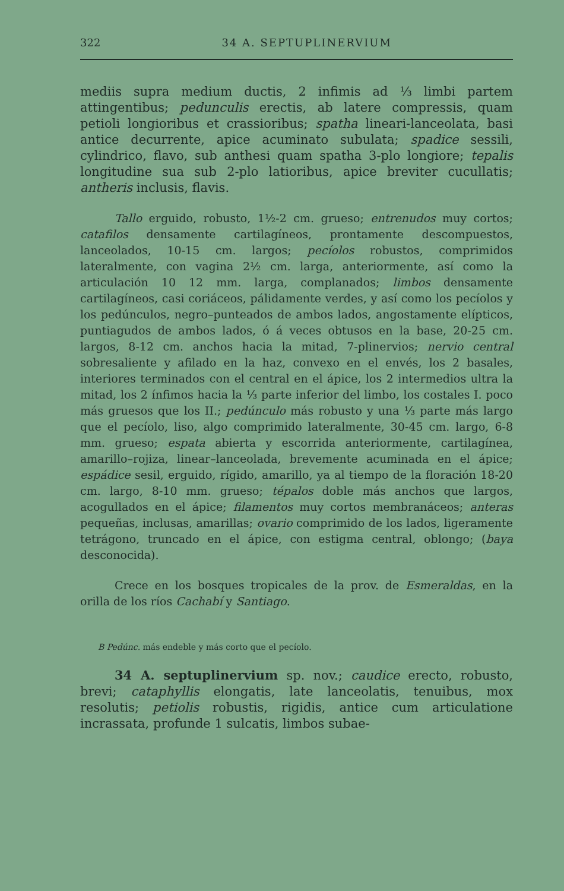322 34 A. SEPTUPLINERVIUM
mediis supra medium ductis, 2 infimis ad ⅓ limbi partem attingentibus; pedunculis erectis, ab latere compressis, quam petioli longioribus et crassioribus; spatha lineari-lanceolata, basi antice decurrente, apice acuminato subulata; spadice sessili, cylindrico, flavo, sub anthesi quam spatha 3-plo longiore; tepalis longitudine sua sub 2-plo latioribus, apice breviter cucullatis; antheris inclusis, flavis.
Tallo erguido, robusto, 1½-2 cm. grueso; entrenudos muy cortos; catafilos densamente cartilagíneos, prontamente descompuestos, lanceolados, 10-15 cm. largos; pecíolos robustos, comprimidos lateralmente, con vagina 2½ cm. larga, anteriormente, así como la articulación 10 12 mm. larga, complanados; limbos densamente cartilagíneos, casi coriáceos, pálidamente verdes, y así como los pecíolos y los pedúnculos, negro–punteados de ambos lados, angostamente elípticos, puntiagudos de ambos lados, ó á veces obtusos en la base, 20-25 cm. largos, 8-12 cm. anchos hacia la mitad, 7-plinervios; nervio central sobresaliente y afilado en la haz, convexo en el envés, los 2 basales, interiores terminados con el central en el ápice, los 2 intermedios ultra la mitad, los 2 ínfimos hacia la ⅓ parte inferior del limbo, los costales I. poco más gruesos que los II.; pedúnculo más robusto y una ⅓ parte más largo que el pecíolo, liso, algo comprimido lateralmente, 30-45 cm. largo, 6-8 mm. grueso; espata abierta y escorrida anteriormente, cartilagínea, amarillo–rojiza, linear–lanceolada, brevemente acuminada en el ápice; espádice sesil, erguido, rígido, amarillo, ya al tiempo de la floración 18-20 cm. largo, 8-10 mm. grueso; tépalos doble más anchos que largos, acogullados en el ápice; filamentos muy cortos membranáceos; anteras pequeñas, inclusas, amarillas; ovario comprimido de los lados, ligeramente tetrágono, truncado en el ápice, con estigma central, oblongo; (baya desconocida).
Crece en los bosques tropicales de la prov. de Esmeraldas, en la orilla de los ríos Cachabí y Santiago.
B Pedúnc. más endeble y más corto que el pecíolo.
34 A. septuplinervium sp. nov.; caudice erecto, robusto, brevi; cataphyllis elongatis, late lanceolatis, tenuibus, mox resolutis; petiolis robustis, rigidis, antice cum articulatione incrassata, profunde 1 sulcatis, limbos subae-